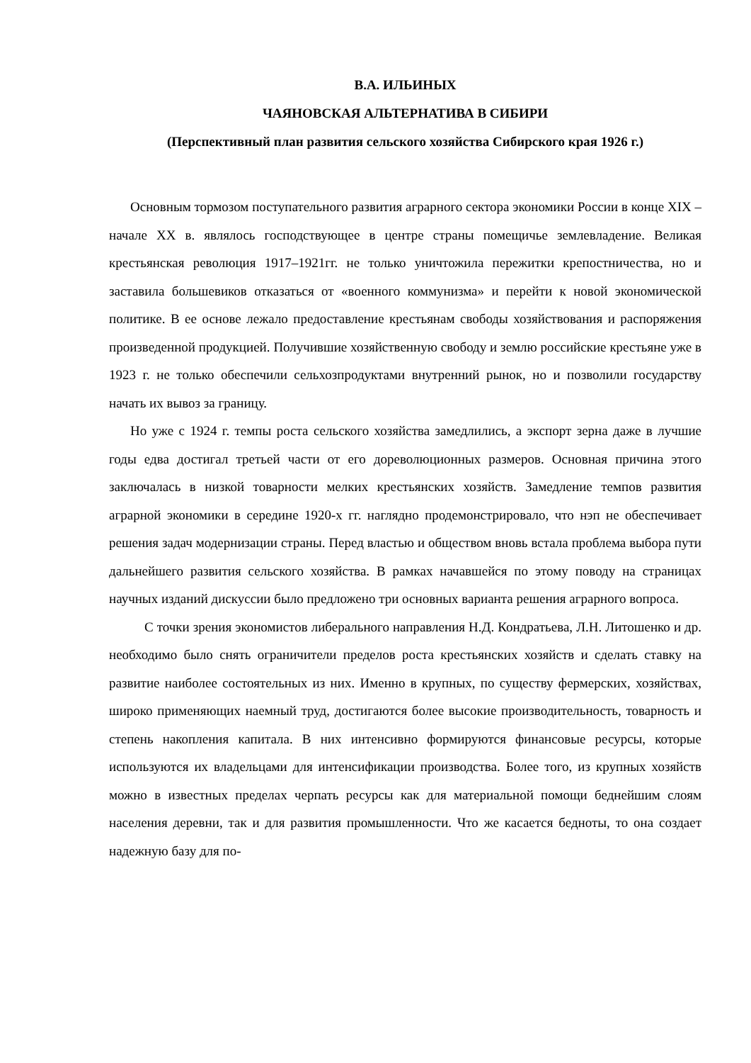В.А. ИЛЬИНЫХ
ЧАЯНОВСКАЯ АЛЬТЕРНАТИВА В СИБИРИ
(Перспективный план развития сельского хозяйства Сибирского края 1926 г.)
Основным тормозом поступательного развития аграрного сектора экономики России в конце XIX – начале XX в. являлось господствующее в центре страны помещичье землевладение. Великая крестьянская революция 1917–1921гг. не только уничтожила пережитки крепостничества, но и заставила большевиков отказаться от «военного коммунизма» и перейти к новой экономической политике. В ее основе лежало предоставление крестьянам свободы хозяйствования и распоряжения произведенной продукцией. Получившие хозяйственную свободу и землю российские крестьяне уже в 1923 г. не только обеспечили сельхозпродуктами внутренний рынок, но и позволили государству начать их вывоз за границу.
Но уже с 1924 г. темпы роста сельского хозяйства замедлились, а экспорт зерна даже в лучшие годы едва достигал третьей части от его дореволюционных размеров. Основная причина этого заключалась в низкой товарности мелких крестьянских хозяйств. Замедление темпов развития аграрной экономики в середине 1920-х гг. наглядно продемонстрировало, что нэп не обеспечивает решения задач модернизации страны. Перед властью и обществом вновь встала проблема выбора пути дальнейшего развития сельского хозяйства. В рамках начавшейся по этому поводу на страницах научных изданий дискуссии было предложено три основных варианта решения аграрного вопроса.
С точки зрения экономистов либерального направления Н.Д. Кондратьева, Л.Н. Литошенко и др. необходимо было снять ограничители пределов роста крестьянских хозяйств и сделать ставку на развитие наиболее состоятельных из них. Именно в крупных, по существу фермерских, хозяйствах, широко применяющих наемный труд, достигаются более высокие производительность, товарность и степень накопления капитала. В них интенсивно формируются финансовые ресурсы, которые используются их владельцами для интенсификации производства. Более того, из крупных хозяйств можно в известных пределах черпать ресурсы как для материальной помощи беднейшим слоям населения деревни, так и для развития промышленности. Что же касается бедноты, то она создает надежную базу для по-